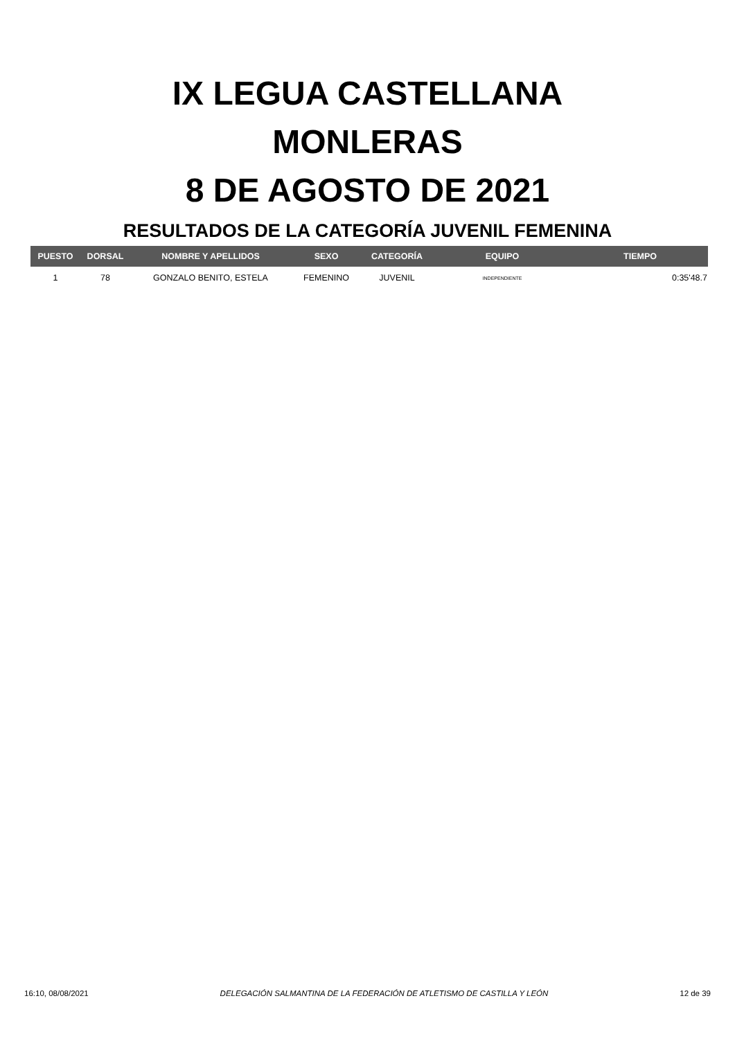IX LEGUA CASTELLANA
MONLERAS
8 DE AGOSTO DE 2021
RESULTADOS DE LA CATEGORÍA JUVENIL FEMENINA
| PUESTO | DORSAL | NOMBRE Y APELLIDOS | SEXO | CATEGORÍA | EQUIPO | TIEMPO |
| --- | --- | --- | --- | --- | --- | --- |
| 1 | 78 | GONZALO BENITO, ESTELA | FEMENINO | JUVENIL | INDEPENDIENTE | 0:35'48.7 |
16:10, 08/08/2021 DELEGACIÓN SALMANTINA DE LA FEDERACIÓN DE ATLETISMO DE CASTILLA Y LEÓN 12 de 39